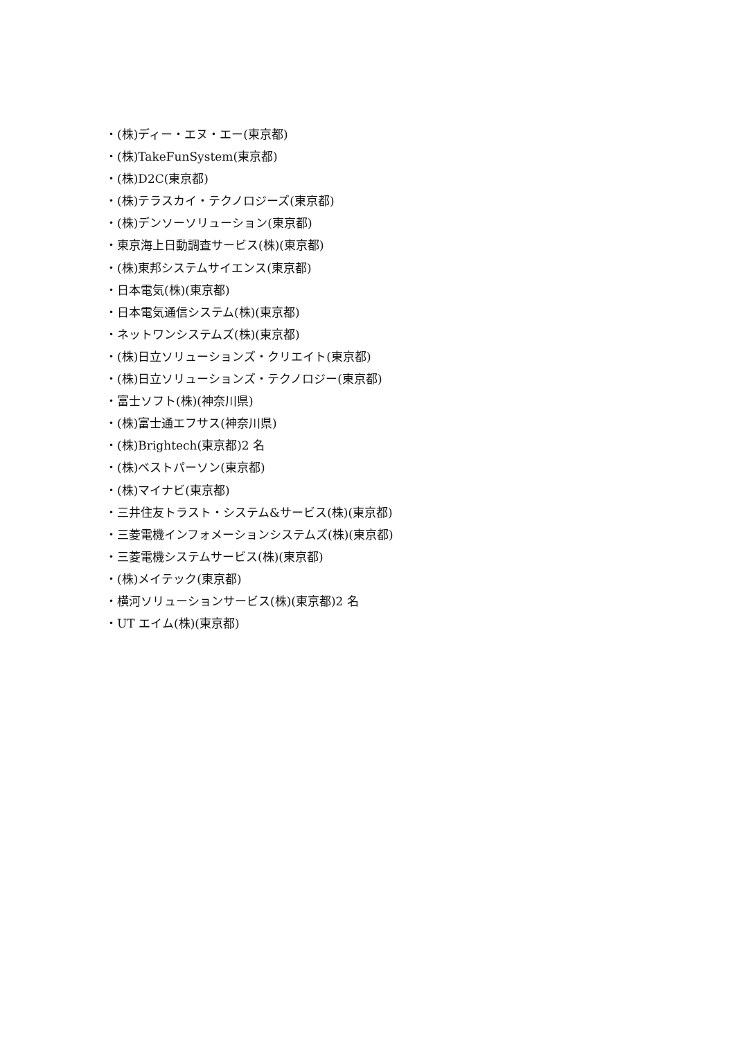・(株)ディー・エヌ・エー(東京都)
・(株)TakeFunSystem(東京都)
・(株)D2C(東京都)
・(株)テラスカイ・テクノロジーズ(東京都)
・(株)デンソーソリューション(東京都)
・東京海上日動調査サービス(株)(東京都)
・(株)東邦システムサイエンス(東京都)
・日本電気(株)(東京都)
・日本電気通信システム(株)(東京都)
・ネットワンシステムズ(株)(東京都)
・(株)日立ソリューションズ・クリエイト(東京都)
・(株)日立ソリューションズ・テクノロジー(東京都)
・富士ソフト(株)(神奈川県)
・(株)富士通エフサス(神奈川県)
・(株)Brightech(東京都)2 名
・(株)ベストパーソン(東京都)
・(株)マイナビ(東京都)
・三井住友トラスト・システム&サービス(株)(東京都)
・三菱電機インフォメーションシステムズ(株)(東京都)
・三菱電機システムサービス(株)(東京都)
・(株)メイテック(東京都)
・横河ソリューションサービス(株)(東京都)2 名
・UT エイム(株)(東京都)